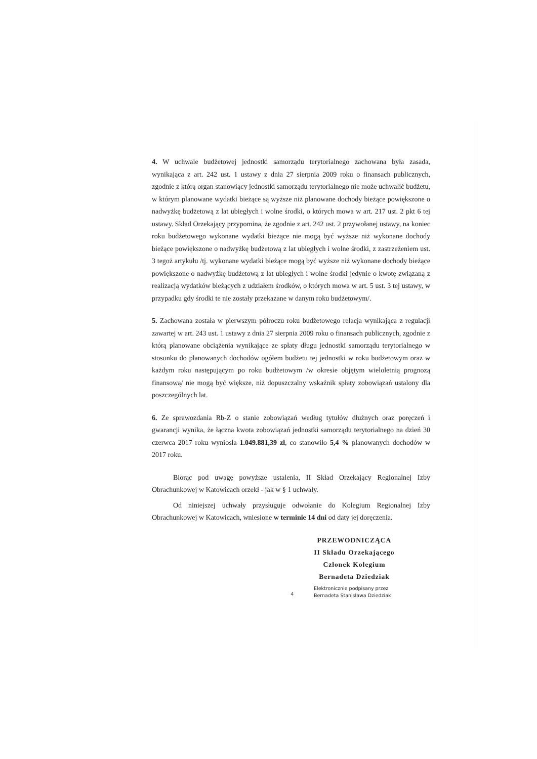4. W uchwale budżetowej jednostki samorządu terytorialnego zachowana była zasada, wynikająca z art. 242 ust. 1 ustawy z dnia 27 sierpnia 2009 roku o finansach publicznych, zgodnie z którą organ stanowiący jednostki samorządu terytorialnego nie może uchwalić budżetu, w którym planowane wydatki bieżące są wyższe niż planowane dochody bieżące powiększone o nadwyżkę budżetową z lat ubiegłych i wolne środki, o których mowa w art. 217 ust. 2 pkt 6 tej ustawy. Skład Orzekający przypomina, że zgodnie z art. 242 ust. 2 przywołanej ustawy, na koniec roku budżetowego wykonane wydatki bieżące nie mogą być wyższe niż wykonane dochody bieżące powiększone o nadwyżkę budżetową z lat ubiegłych i wolne środki, z zastrzeżeniem ust. 3 tegoż artykułu /tj. wykonane wydatki bieżące mogą być wyższe niż wykonane dochody bieżące powiększone o nadwyżkę budżetową z lat ubiegłych i wolne środki jedynie o kwotę związaną z realizacją wydatków bieżących z udziałem środków, o których mowa w art. 5 ust. 3 tej ustawy, w przypadku gdy środki te nie zostały przekazane w danym roku budżetowym/.
5. Zachowana została w pierwszym półroczu roku budżetowego relacja wynikająca z regulacji zawartej w art. 243 ust. 1 ustawy z dnia 27 sierpnia 2009 roku o finansach publicznych, zgodnie z którą planowane obciążenia wynikające ze spłaty długu jednostki samorządu terytorialnego w stosunku do planowanych dochodów ogółem budżetu tej jednostki w roku budżetowym oraz w każdym roku następującym po roku budżetowym /w okresie objętym wieloletnią prognozą finansową/ nie mogą być większe, niż dopuszczalny wskaźnik spłaty zobowiązań ustalony dla poszczególnych lat.
6. Ze sprawozdania Rb-Z o stanie zobowiązań według tytułów dłużnych oraz poręczeń i gwarancji wynika, że łączna kwota zobowiązań jednostki samorządu terytorialnego na dzień 30 czerwca 2017 roku wyniosła 1.049.881,39 zł, co stanowiło 5,4 % planowanych dochodów w 2017 roku.
Biorąc pod uwagę powyższe ustalenia, II Skład Orzekający Regionalnej Izby Obrachunkowej w Katowicach orzekł - jak w § 1 uchwały.
Od niniejszej uchwały przysługuje odwołanie do Kolegium Regionalnej Izby Obrachunkowej w Katowicach, wniesione w terminie 14 dni od daty jej doręczenia.
PRZEWODNICZĄCA
II Składu Orzekającego
Członek Kolegium
Bernadeta Dziedziak
4
Elektronicznie podpisany przez
Bernadeta Stanisława Dziedziak